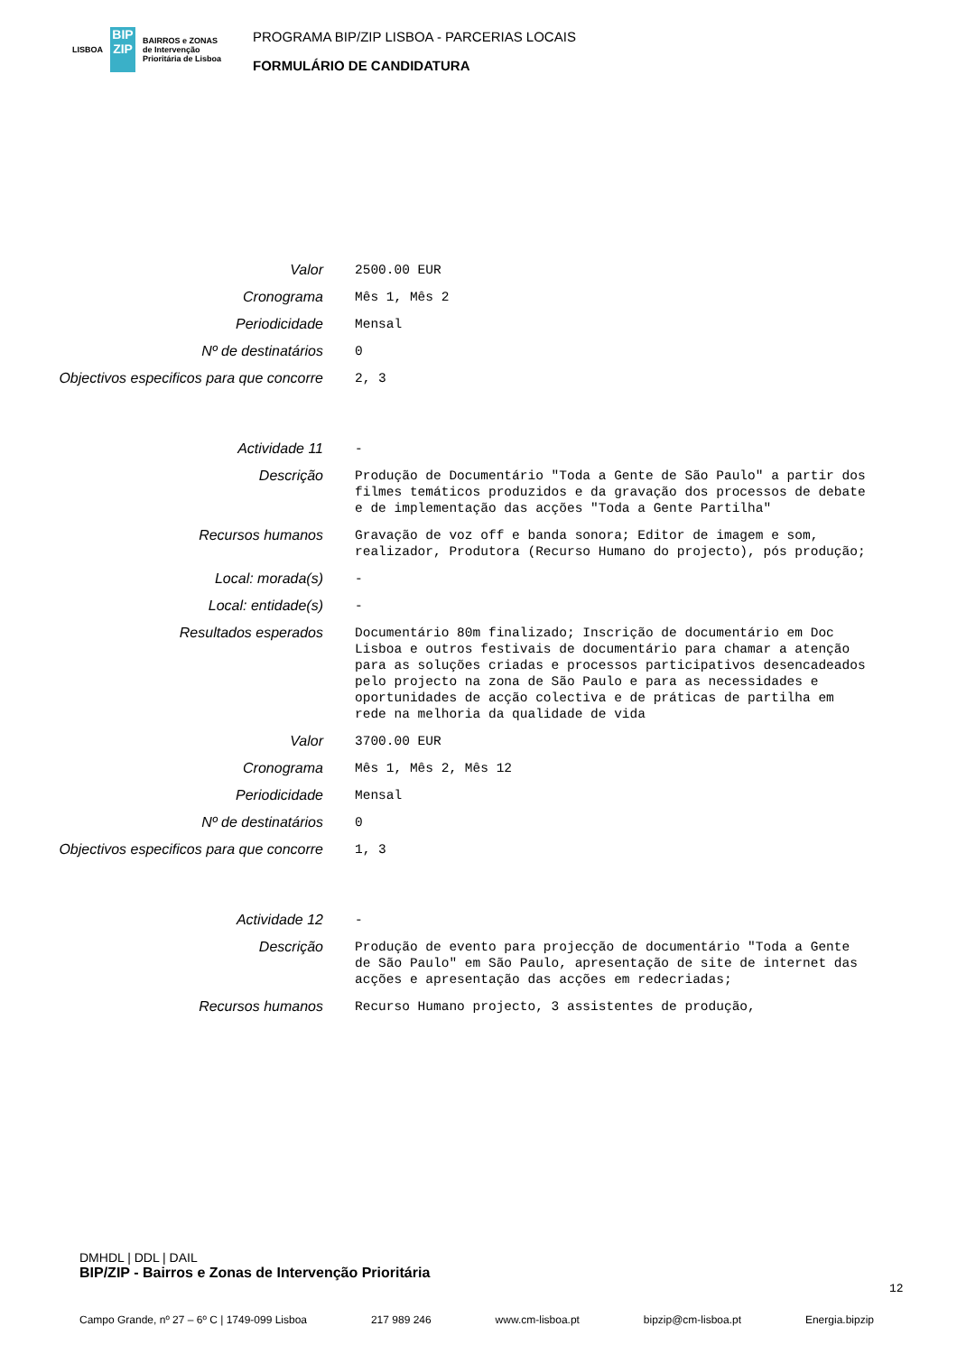LISBOA BIP ZIP BAIRROS e ZONAS
de Intervenção
Prioritária de Lisboa
PROGRAMA BIP/ZIP LISBOA - PARCERIAS LOCAIS
FORMULÁRIO DE CANDIDATURA
Valor 2500.00 EUR
Cronograma Mês 1, Mês 2
Periodicidade Mensal
Nº de destinatários 0
Objectivos especificos para que concorre
2, 3
Actividade 11 -
Descrição Produção de Documentário "Toda a Gente de São Paulo" a partir dos filmes temáticos produzidos e da gravação dos processos de debate e de implementação das acções "Toda a Gente Partilha"
Recursos humanos Gravação de voz off e banda sonora; Editor de imagem e som, realizador, Produtora (Recurso Humano do projecto), pós produção;
Local: morada(s) -
Local: entidade(s) -
Resultados esperados Documentário 80m finalizado; Inscrição de documentário em Doc Lisboa e outros festivais de documentário para chamar a atenção para as soluções criadas e processos participativos desencadeados pelo projecto na zona de São Paulo e para as necessidades e oportunidades de acção colectiva e de práticas de partilha em rede na melhoria da qualidade de vida
Valor 3700.00 EUR
Cronograma Mês 1, Mês 2, Mês 12
Periodicidade Mensal
Nº de destinatários 0
Objectivos especificos para que concorre
1, 3
Actividade 12 -
Descrição Produção de evento para projecção de documentário "Toda a Gente de São Paulo" em São Paulo, apresentação de site de internet das acções e apresentação das acções em redecriadas;
Recursos humanos Recurso Humano projecto, 3 assistentes de produção,
DMHDL | DDL | DAIL
BIP/ZIP - Bairros e Zonas de Intervenção Prioritária
Campo Grande, nº 27 – 6º C | 1749-099 Lisboa 217 989 246 www.cm-lisboa.pt bipzip@cm-lisboa.pt Energia.bipzip
12